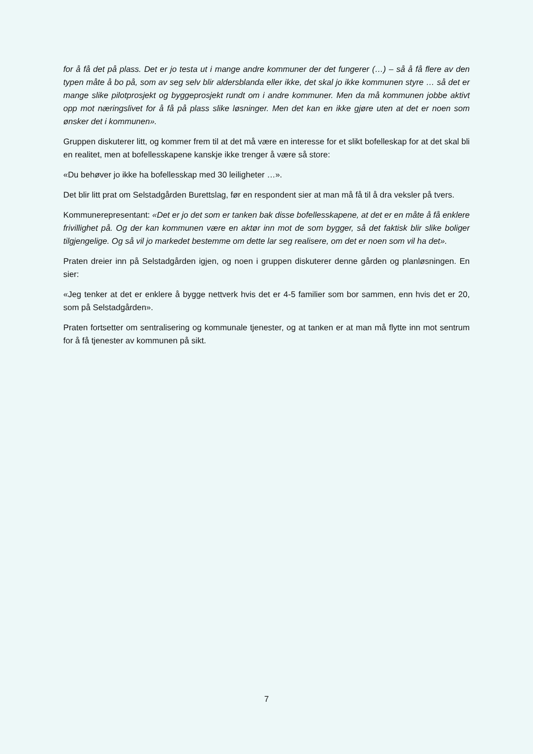for å få det på plass. Det er jo testa ut i mange andre kommuner der det fungerer (…) – så å få flere av den typen måte å bo på, som av seg selv blir aldersblanda eller ikke, det skal jo ikke kommunen styre … så det er mange slike pilotprosjekt og byggeprosjekt rundt om i andre kommuner. Men da må kommunen jobbe aktivt opp mot næringslivet for å få på plass slike løsninger. Men det kan en ikke gjøre uten at det er noen som ønsker det i kommunen».
Gruppen diskuterer litt, og kommer frem til at det må være en interesse for et slikt bofelleskap for at det skal bli en realitet, men at bofellesskapene kanskje ikke trenger å være så store:
«Du behøver jo ikke ha bofellesskap med 30 leiligheter …».
Det blir litt prat om Selstadgården Burettslag, før en respondent sier at man må få til å dra veksler på tvers.
Kommunerepresentant: «Det er jo det som er tanken bak disse bofellesskapene, at det er en måte å få enklere frivillighet på. Og der kan kommunen være en aktør inn mot de som bygger, så det faktisk blir slike boliger tilgjengelige. Og så vil jo markedet bestemme om dette lar seg realisere, om det er noen som vil ha det».
Praten dreier inn på Selstadgården igjen, og noen i gruppen diskuterer denne gården og planløsningen. En sier:
«Jeg tenker at det er enklere å bygge nettverk hvis det er 4-5 familier som bor sammen, enn hvis det er 20, som på Selstadgården».
Praten fortsetter om sentralisering og kommunale tjenester, og at tanken er at man må flytte inn mot sentrum for å få tjenester av kommunen på sikt.
7